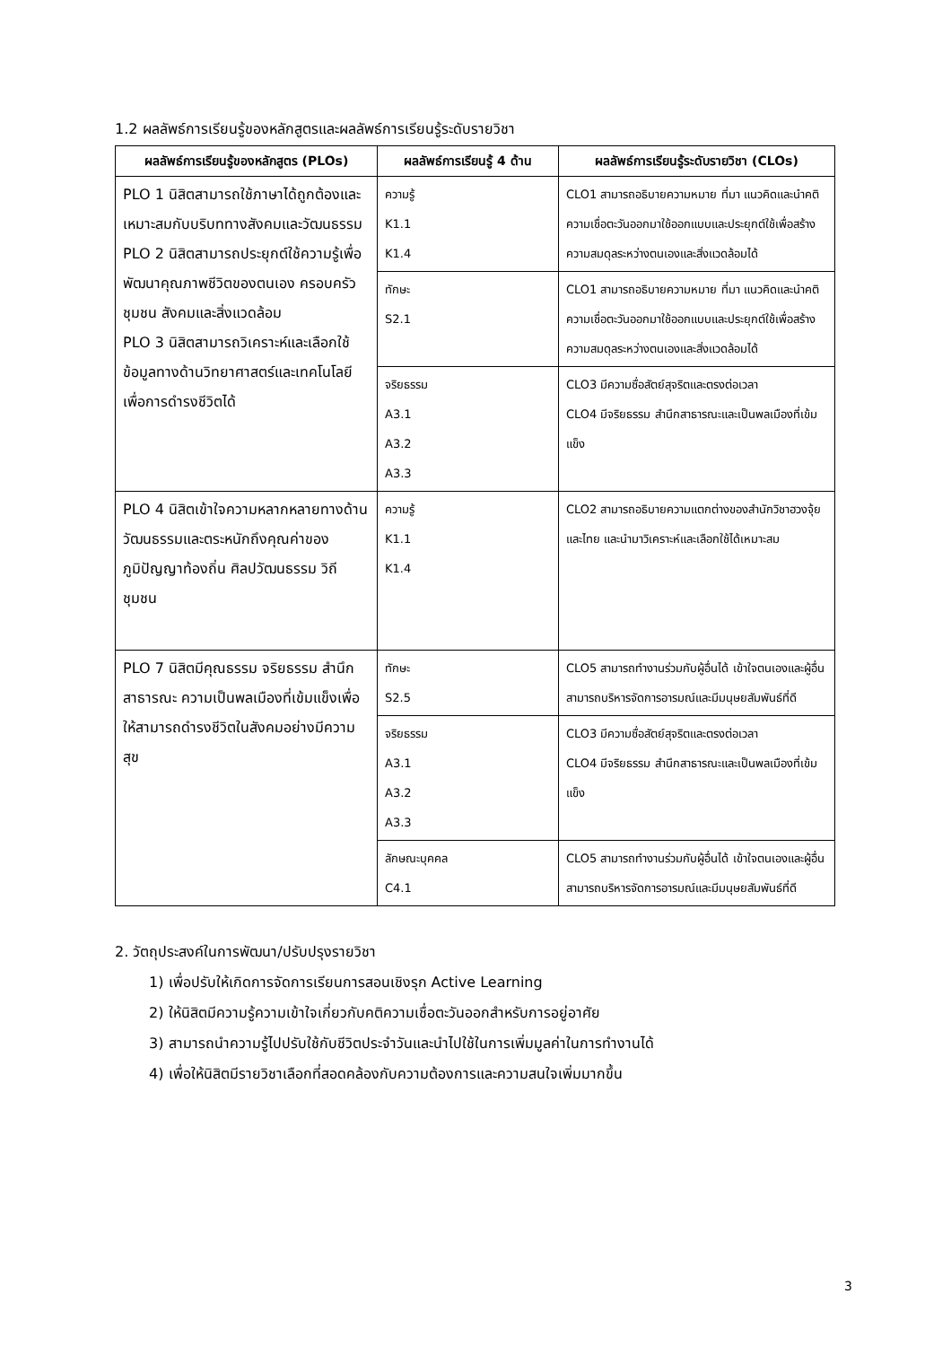1.2 ผลลัพธ์การเรียนรู้ของหลักสูตรและผลลัพธ์การเรียนรู้ระดับรายวิชา
| ผลลัพธ์การเรียนรู้ของหลักสูตร (PLOs) | ผลลัพธ์การเรียนรู้ 4 ด้าน | ผลลัพธ์การเรียนรู้ระดับรายวิชา (CLOs) |
| --- | --- | --- |
| PLO 1 นิสิตสามารถใช้ภาษาได้ถูกต้องและเหมาะสมกับบริบททางสังคมและวัฒนธรรม PLO 2 นิสิตสามารถประยุกต์ใช้ความรู้เพื่อพัฒนาคุณภาพชีวิตของตนเอง ครอบครัว ชุมชน สังคมและสิ่งแวดล้อม PLO 3 นิสิตสามารถวิเคราะห์และเลือกใช้ข้อมูลทางด้านวิทยาศาสตร์และเทคโนโลยีเพื่อการดำรงชีวิตได้ | ความรู้ K1.1 K1.4 | CLO1 สามารถอธิบายความหมาย ที่มา แนวคิดและนำคติความเชื่อตะวันออกมาใช้ออกแบบและประยุกต์ใช้เพื่อสร้างความสมดุลระหว่างตนเองและสิ่งแวดล้อมได้ |
| | ทักษะ S2.1 | CLO1 สามารถอธิบายความหมาย ที่มา แนวคิดและนำคติความเชื่อตะวันออกมาใช้ออกแบบและประยุกต์ใช้เพื่อสร้างความสมดุลระหว่างตนเองและสิ่งแวดล้อมได้ |
| | จริยธรรม A3.1 A3.2 A3.3 | CLO3 มีความซื่อสัตย์สุจริตและตรงต่อเวลา CLO4 มีจริยธรรม สำนึกสาธารณะและเป็นพลเมืองที่เข้มแข็ง |
| PLO 4 นิสิตเข้าใจความหลากหลายทางด้านวัฒนธรรมและตระหนักถึงคุณค่าของภูมิปัญญาท้องถิ่น ศิลปวัฒนธรรม วิถีชุมชน | ความรู้ K1.1 K1.4 | CLO2 สามารถอธิบายความแตกต่างของสำนักวิชาฮวงจุ้ยและไทย และนำมาวิเคราะห์และเลือกใช้ได้เหมาะสม |
| PLO 7 นิสิตมีคุณธรรม จริยธรรม สำนึกสาธารณะ ความเป็นพลเมืองที่เข้มแข็งเพื่อให้สามารถดำรงชีวิตในสังคมอย่างมีความสุข | ทักษะ S2.5 | CLO5 สามารถทำงานร่วมกับผู้อื่นได้ เข้าใจตนเองและผู้อื่น สามารถบริหารจัดการอารมณ์และมีมนุษยสัมพันธ์ที่ดี |
| | จริยธรรม A3.1 A3.2 A3.3 | CLO3 มีความซื่อสัตย์สุจริตและตรงต่อเวลา CLO4 มีจริยธรรม สำนึกสาธารณะและเป็นพลเมืองที่เข้มแข็ง |
| | ลักษณะบุคคล C4.1 | CLO5 สามารถทำงานร่วมกับผู้อื่นได้ เข้าใจตนเองและผู้อื่น สามารถบริหารจัดการอารมณ์และมีมนุษยสัมพันธ์ที่ดี |
2. วัตถุประสงค์ในการพัฒนา/ปรับปรุงรายวิชา
1) เพื่อปรับให้เกิดการจัดการเรียนการสอนเชิงรุก Active Learning
2) ให้นิสิตมีความรู้ความเข้าใจเกี่ยวกับคติความเชื่อตะวันออกสำหรับการอยู่อาศัย
3) สามารถนำความรู้ไปปรับใช้กับชีวิตประจำวันและนำไปใช้ในการเพิ่มมูลค่าในการทำงานได้
4) เพื่อให้นิสิตมีรายวิชาเลือกที่สอดคล้องกับความต้องการและความสนใจเพิ่มมากขึ้น
3